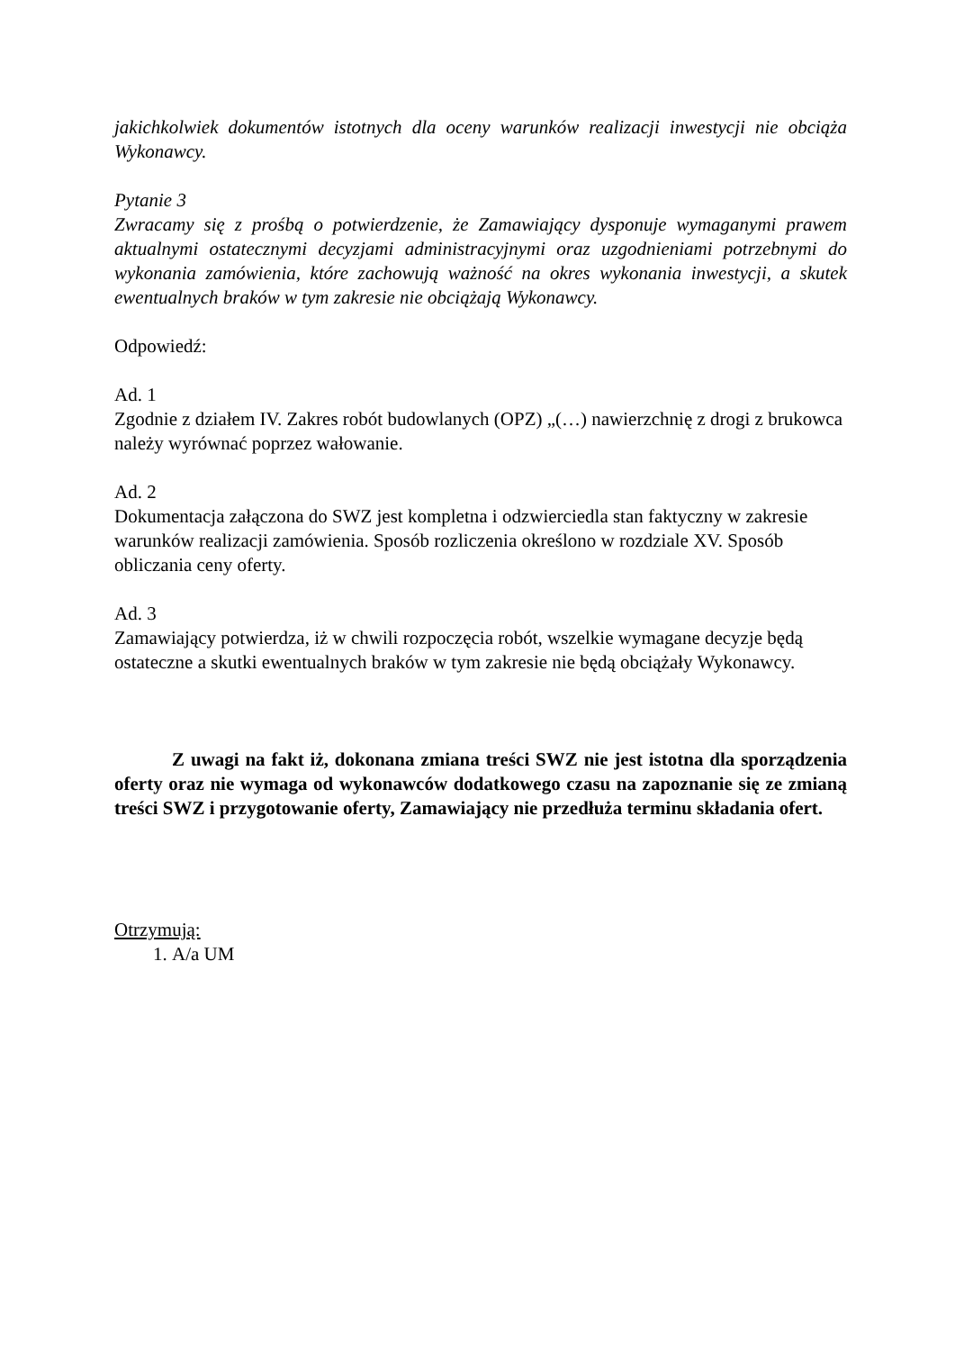jakichkolwiek dokumentów istotnych dla oceny warunków realizacji inwestycji nie obciąża Wykonawcy.
Pytanie 3
Zwracamy się z prośbą o potwierdzenie, że Zamawiający dysponuje wymaganymi prawem aktualnymi ostatecznymi decyzjami administracyjnymi oraz uzgodnieniami potrzebnymi do wykonania zamówienia, które zachowują ważność na okres wykonania inwestycji, a skutek ewentualnych braków w tym zakresie nie obciążają Wykonawcy.
Odpowiedź:
Ad. 1
Zgodnie z działem IV. Zakres robót budowlanych (OPZ) „(…) nawierzchnię z drogi z brukowca należy wyrównać poprzez wałowanie.
Ad. 2
Dokumentacja załączona do SWZ jest kompletna i odzwierciedla stan faktyczny w zakresie warunków realizacji zamówienia. Sposób rozliczenia określono w rozdziale XV. Sposób obliczania ceny oferty.
Ad. 3
Zamawiający potwierdza, iż w chwili rozpoczęcia robót, wszelkie wymagane decyzje będą ostateczne a skutki ewentualnych braków w tym zakresie nie będą obciążały Wykonawcy.
Z uwagi na fakt iż, dokonana zmiana treści SWZ nie jest istotna dla sporządzenia oferty oraz nie wymaga od wykonawców dodatkowego czasu na zapoznanie się ze zmianą treści SWZ i przygotowanie oferty, Zamawiający nie przedłuża terminu składania ofert.
Otrzymują:
1. A/a UM